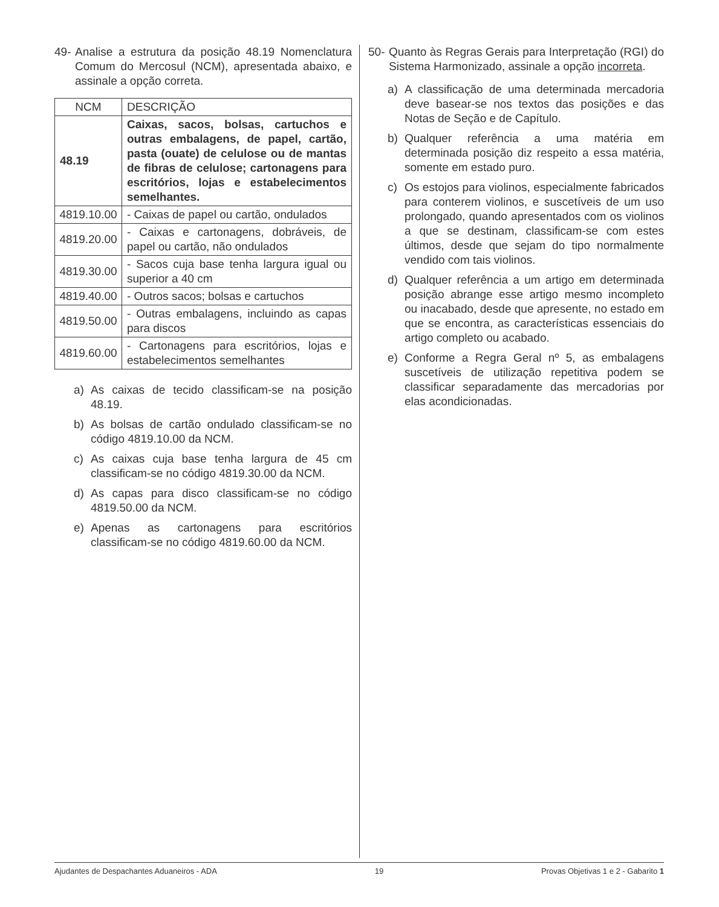49- Analise a estrutura da posição 48.19 Nomenclatura Comum do Mercosul (NCM), apresentada abaixo, e assinale a opção correta.
| NCM | DESCRIÇÃO |
| --- | --- |
| 48.19 | Caixas, sacos, bolsas, cartuchos e outras embalagens, de papel, cartão, pasta (ouate) de celulose ou de mantas de fibras de celulose; cartonagens para escritórios, lojas e estabelecimentos semelhantes. |
| 4819.10.00 | - Caixas de papel ou cartão, ondulados |
| 4819.20.00 | - Caixas e cartonagens, dobráveis, de papel ou cartão, não ondulados |
| 4819.30.00 | - Sacos cuja base tenha largura igual ou superior a 40 cm |
| 4819.40.00 | - Outros sacos; bolsas e cartuchos |
| 4819.50.00 | - Outras embalagens, incluindo as capas para discos |
| 4819.60.00 | - Cartonagens para escritórios, lojas e estabelecimentos semelhantes |
a) As caixas de tecido classificam-se na posição 48.19.
b) As bolsas de cartão ondulado classificam-se no código 4819.10.00 da NCM.
c) As caixas cuja base tenha largura de 45 cm classificam-se no código 4819.30.00 da NCM.
d) As capas para disco classificam-se no código 4819.50.00 da NCM.
e) Apenas as cartonagens para escritórios classificam-se no código 4819.60.00 da NCM.
50- Quanto às Regras Gerais para Interpretação (RGI) do Sistema Harmonizado, assinale a opção incorreta.
a) A classificação de uma determinada mercadoria deve basear-se nos textos das posições e das Notas de Seção e de Capítulo.
b) Qualquer referência a uma matéria em determinada posição diz respeito a essa matéria, somente em estado puro.
c) Os estojos para violinos, especialmente fabricados para conterem violinos, e suscetíveis de um uso prolongado, quando apresentados com os violinos a que se destinam, classificam-se com estes últimos, desde que sejam do tipo normalmente vendido com tais violinos.
d) Qualquer referência a um artigo em determinada posição abrange esse artigo mesmo incompleto ou inacabado, desde que apresente, no estado em que se encontra, as características essenciais do artigo completo ou acabado.
e) Conforme a Regra Geral nº 5, as embalagens suscetíveis de utilização repetitiva podem se classificar separadamente das mercadorias por elas acondicionadas.
Ajudantes de Despachantes Aduaneiros - ADA 19 Provas Objetivas 1 e 2 - Gabarito 1